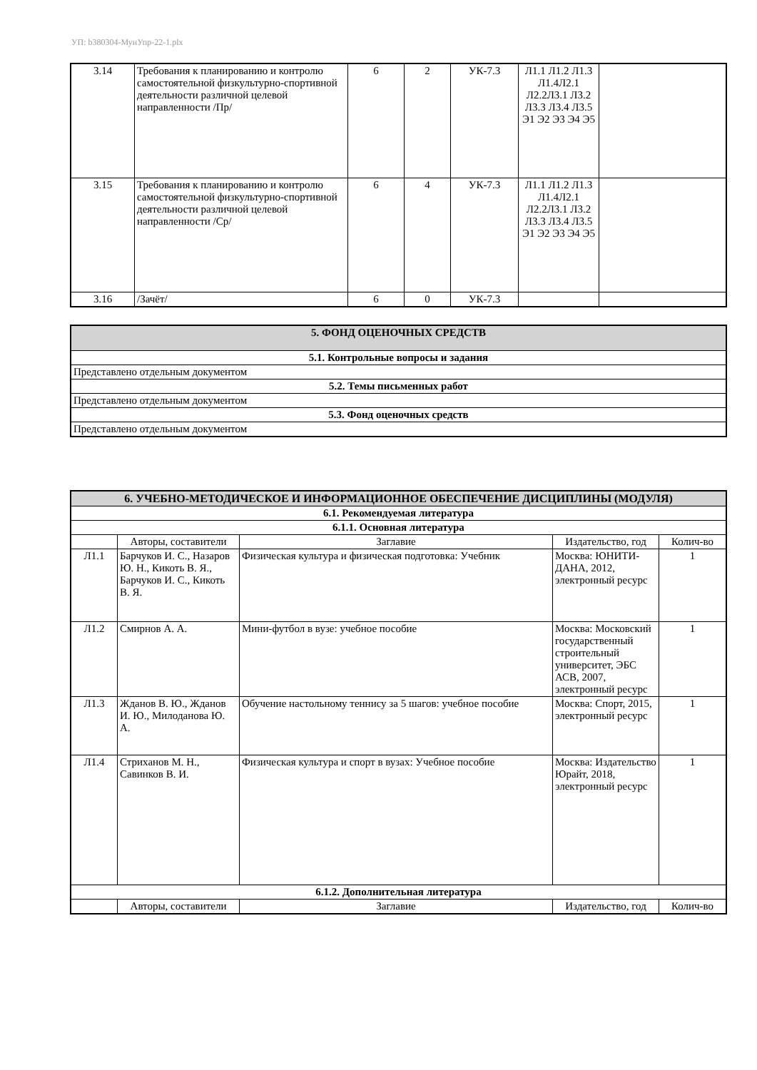УП: b380304-МунУпр-22-1.plx
| 3.14 | Требования к планированию и контролю самостоятельной физкультурно-спортивной деятельности различной целевой направленности /Пр/ | 6 | 2 | УК-7.3 | Л1.1 Л1.2 Л1.3 Л1.4Л2.1 Л2.2Л3.1 Л3.2 Л3.3 Л3.4 Л3.5 Э1 Э2 Э3 Э4 Э5 | |
| 3.15 | Требования к планированию и контролю самостоятельной физкультурно-спортивной деятельности различной целевой направленности /Ср/ | 6 | 4 | УК-7.3 | Л1.1 Л1.2 Л1.3 Л1.4Л2.1 Л2.2Л3.1 Л3.2 Л3.3 Л3.4 Л3.5 Э1 Э2 Э3 Э4 Э5 | |
| 3.16 | /Зачёт/ | 6 | 0 | УК-7.3 | | |
| 5. ФОНД ОЦЕНОЧНЫХ СРЕДСТВ |
| 5.1. Контрольные вопросы и задания |
| Представлено отдельным документом |
| 5.2. Темы письменных работ |
| Представлено отдельным документом |
| 5.3. Фонд оценочных средств |
| Представлено отдельным документом |
| 6. УЧЕБНО-МЕТОДИЧЕСКОЕ И ИНФОРМАЦИОННОЕ ОБЕСПЕЧЕНИЕ ДИСЦИПЛИНЫ (МОДУЛЯ) | | | | |
| 6.1. Рекомендуемая литература | | | | |
| 6.1.1. Основная литература | | | | |
| | Авторы, составители | Заглавие | Издательство, год | Колич-во |
| Л1.1 | Барчуков И. С., Назаров Ю. Н., Кикоть В. Я., Барчуков И. С., Кикоть В. Я. | Физическая культура и физическая подготовка: Учебник | Москва: ЮНИТИ-ДАНА, 2012, электронный ресурс | 1 |
| Л1.2 | Смирнов А. А. | Мини-футбол в вузе: учебное пособие | Москва: Московский государственный строительный университет, ЭБС АСВ, 2007, электронный ресурс | 1 |
| Л1.3 | Жданов В. Ю., Жданов И. Ю., Милоданова Ю. А. | Обучение настольному теннису за 5 шагов: учебное пособие | Москва: Спорт, 2015, электронный ресурс | 1 |
| Л1.4 | Стриханов М. Н., Савинков В. И. | Физическая культура и спорт в вузах: Учебное пособие | Москва: Издательство Юрайт, 2018, электронный ресурс | 1 |
| 6.1.2. Дополнительная литература | | | | |
| | Авторы, составители | Заглавие | Издательство, год | Колич-во |